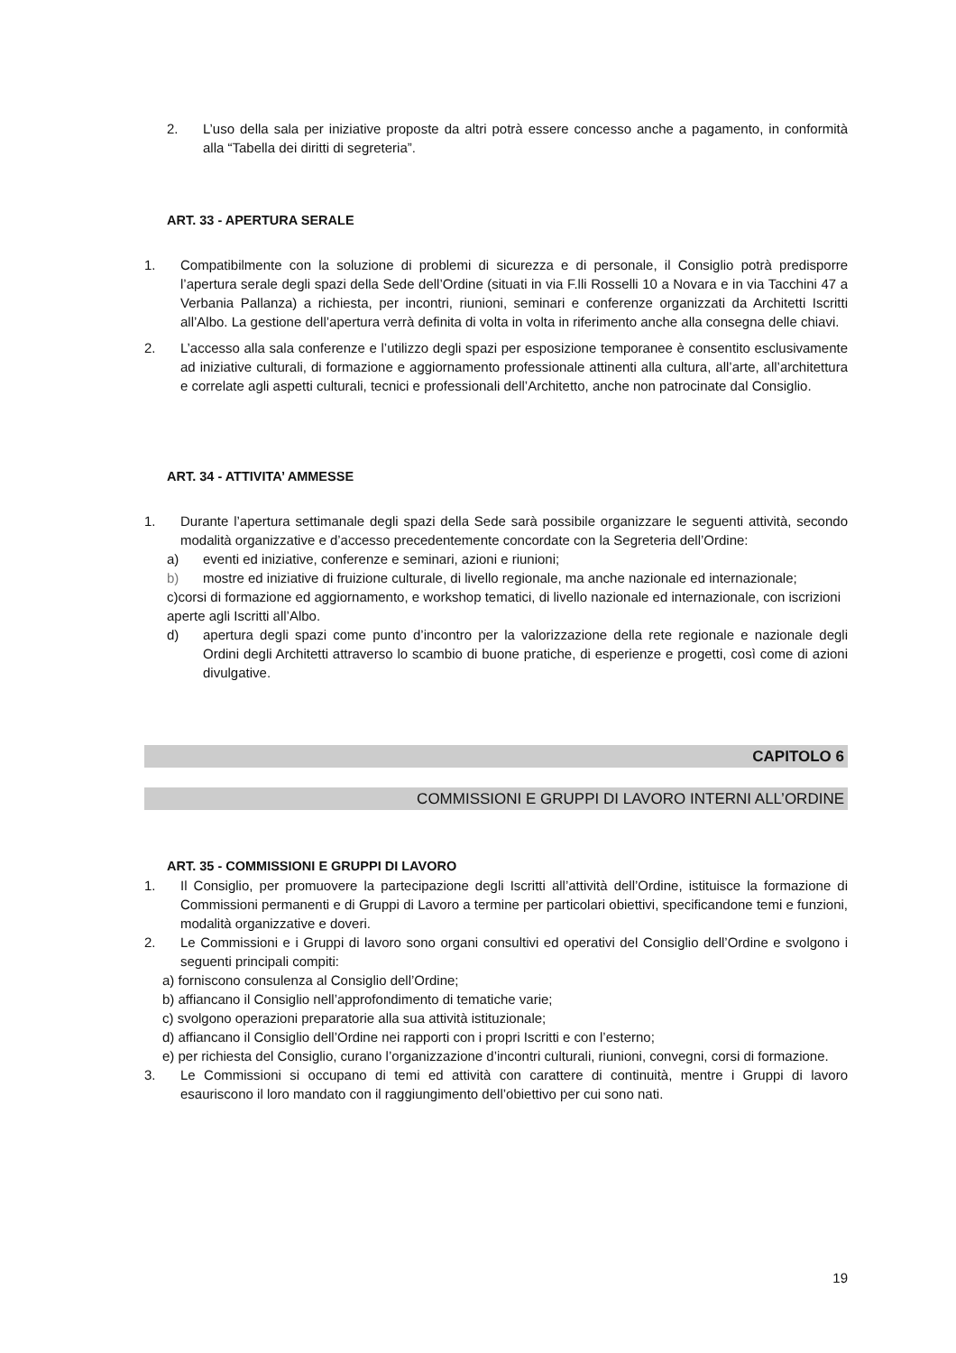2. L’uso della sala per iniziative proposte da altri potrà essere concesso anche a pagamento, in conformità alla “Tabella dei diritti di segreteria”.
ART. 33 - APERTURA SERALE
1. Compatibilmente con la soluzione di problemi di sicurezza e di personale, il Consiglio potrà predisporre l’apertura serale degli spazi della Sede dell’Ordine (situati in via F.lli Rosselli 10 a Novara e in via Tacchini 47 a Verbania Pallanza) a richiesta, per incontri, riunioni, seminari e conferenze organizzati da Architetti Iscritti all’Albo. La gestione dell’apertura verrà definita di volta in volta in riferimento anche alla consegna delle chiavi.
2. L’accesso alla sala conferenze e l’utilizzo degli spazi per esposizione temporanee è consentito esclusivamente ad iniziative culturali, di formazione e aggiornamento professionale attinenti alla cultura, all’arte, all’architettura e correlate agli aspetti culturali, tecnici e professionali dell’Architetto, anche non patrocinate dal Consiglio.
ART. 34 - ATTIVITA’ AMMESSE
1. Durante l’apertura settimanale degli spazi della Sede sarà possibile organizzare le seguenti attività, secondo modalità organizzative e d’accesso precedentemente concordate con la Segreteria dell’Ordine:
a) eventi ed iniziative, conferenze e seminari, azioni e riunioni;
b) mostre ed iniziative di fruizione culturale, di livello regionale, ma anche nazionale ed internazionale;
c)corsi di formazione ed aggiornamento, e workshop tematici, di livello nazionale ed internazionale, con iscrizioni aperte agli Iscritti all’Albo.
d) apertura degli spazi come punto d’incontro per la valorizzazione della rete regionale e nazionale degli Ordini degli Architetti attraverso lo scambio di buone pratiche, di esperienze e progetti, così come di azioni divulgative.
CAPITOLO 6
COMMISSIONI E GRUPPI DI LAVORO INTERNI ALL’ORDINE
ART. 35 - COMMISSIONI E GRUPPI DI LAVORO
1. Il Consiglio, per promuovere la partecipazione degli Iscritti all’attività dell’Ordine, istituisce la formazione di Commissioni permanenti e di Gruppi di Lavoro a termine per particolari obiettivi, specificandone temi e funzioni, modalità organizzative e doveri.
2. Le Commissioni e i Gruppi di lavoro sono organi consultivi ed operativi del Consiglio dell’Ordine e svolgono i seguenti principali compiti:
a) forniscono consulenza al Consiglio dell’Ordine;
b) affiancano il Consiglio nell’approfondimento di tematiche varie;
c) svolgono operazioni preparatorie alla sua attività istituzionale;
d) affiancano il Consiglio dell’Ordine nei rapporti con i propri Iscritti e con l’esterno;
e) per richiesta del Consiglio, curano l’organizzazione d’incontri culturali, riunioni, convegni, corsi di formazione.
3. Le Commissioni si occupano di temi ed attività con carattere di continuità, mentre i Gruppi di lavoro esauriscono il loro mandato con il raggiungimento dell’obiettivo per cui sono nati.
19